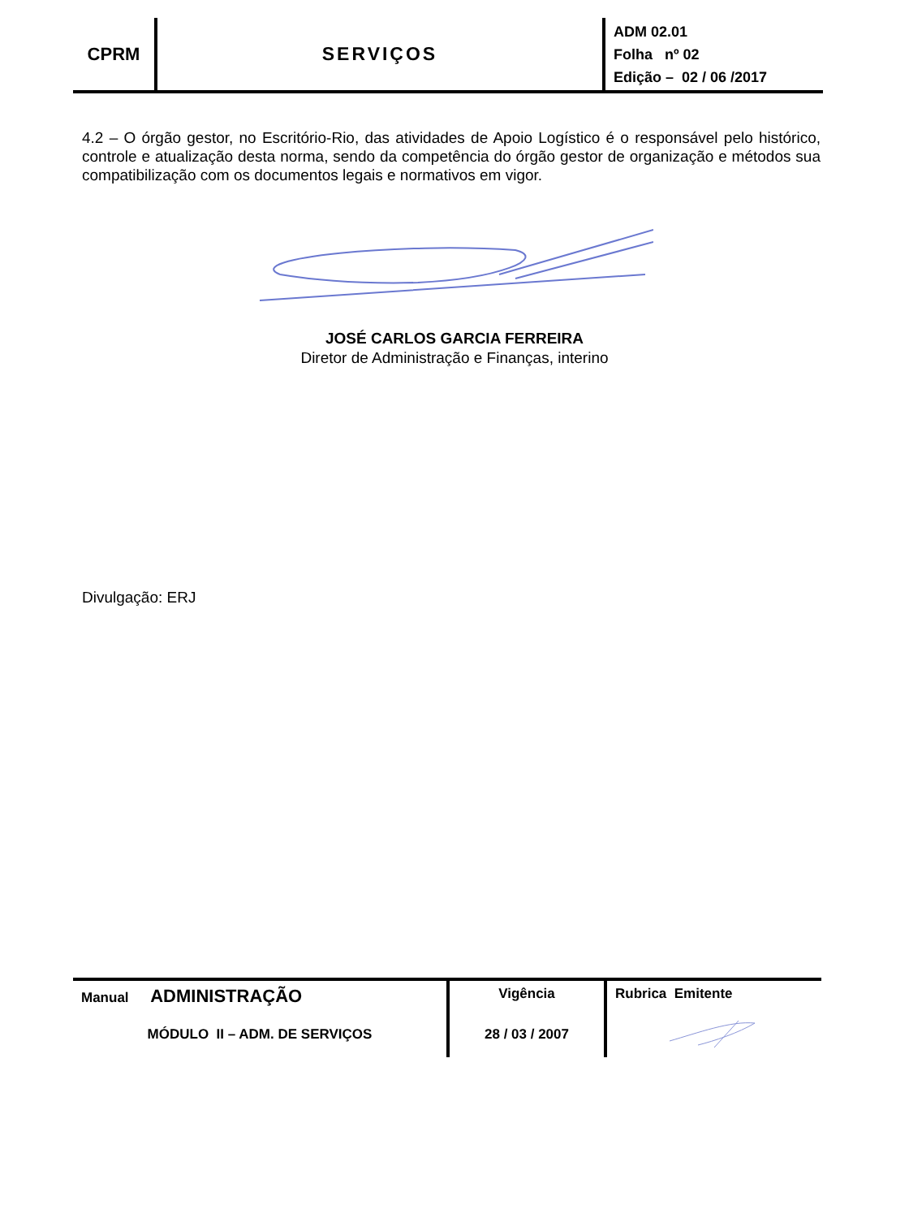| CPRM | SERVIÇOS | ADM 02.01 Folha nº 02 Edição – 02 / 06 /2017 |
4.2 – O órgão gestor, no Escritório-Rio, das atividades de Apoio Logístico é o responsável pelo histórico, controle e atualização desta norma, sendo da competência do órgão gestor de organização e métodos sua compatibilização com os documentos legais e normativos em vigor.
JOSÉ CARLOS GARCIA FERREIRA
Diretor de Administração e Finanças, interino
Divulgação: ERJ
| Manual ADMINISTRAÇÃO | Vigência | Rubrica Emitente |
| MÓDULO II – ADM. DE SERVIÇOS | 28 / 03 / 2007 | |